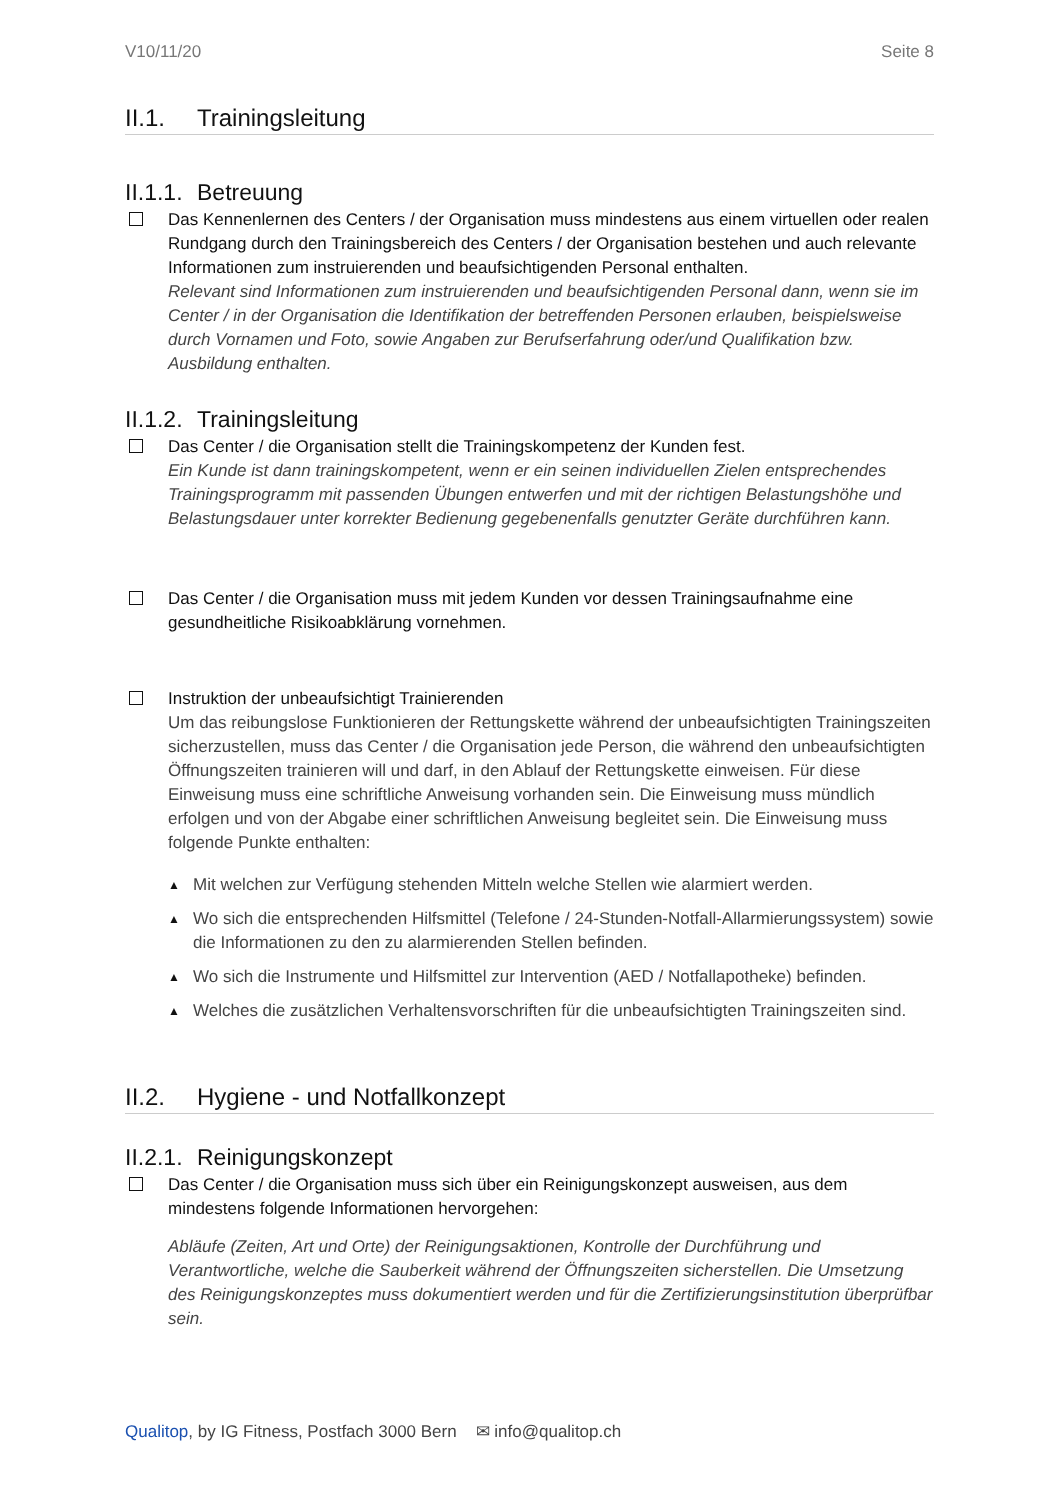V10/11/20 Seite 8
II.1. Trainingsleitung
II.1.1. Betreuung
Das Kennenlernen des Centers / der Organisation muss mindestens aus einem virtuellen oder realen Rundgang durch den Trainingsbereich des Centers / der Organisation bestehen und auch relevante Informationen zum instruierenden und beaufsichtigenden Personal enthalten.
Relevant sind Informationen zum instruierenden und beaufsichtigenden Personal dann, wenn sie im Center / in der Organisation die Identifikation der betreffenden Personen erlauben, beispielsweise durch Vornamen und Foto, sowie Angaben zur Berufserfahrung oder/und Qualifikation bzw. Ausbildung enthalten.
II.1.2. Trainingsleitung
Das Center / die Organisation stellt die Trainingskompetenz der Kunden fest.
Ein Kunde ist dann trainingskompetent, wenn er ein seinen individuellen Zielen entsprechendes Trainingsprogramm mit passenden Übungen entwerfen und mit der richtigen Belastungshöhe und Belastungsdauer unter korrekter Bedienung gegebenenfalls genutzter Geräte durchführen kann.
Das Center / die Organisation muss mit jedem Kunden vor dessen Trainingsaufnahme eine gesundheitliche Risikoabklärung vornehmen.
Instruktion der unbeaufsichtigt Trainierenden
Um das reibungslose Funktionieren der Rettungskette während der unbeaufsichtigten Trainingszeiten sicherzustellen, muss das Center / die Organisation jede Person, die während den unbeaufsichtigten Öffnungszeiten trainieren will und darf, in den Ablauf der Rettungskette einweisen. Für diese Einweisung muss eine schriftliche Anweisung vorhanden sein. Die Einweisung muss mündlich erfolgen und von der Abgabe einer schriftlichen Anweisung begleitet sein. Die Einweisung muss folgende Punkte enthalten:
▲ Mit welchen zur Verfügung stehenden Mitteln welche Stellen wie alarmiert werden.
▲ Wo sich die entsprechenden Hilfsmittel (Telefone / 24-Stunden-Notfall-Allarmierungssystem) sowie die Informationen zu den zu alarmierenden Stellen befinden.
▲ Wo sich die Instrumente und Hilfsmittel zur Intervention (AED / Notfallapotheke) befinden.
▲ Welches die zusätzlichen Verhaltensvorschriften für die unbeaufsichtigten Trainingszeiten sind.
II.2. Hygiene - und Notfallkonzept
II.2.1. Reinigungskonzept
Das Center / die Organisation muss sich über ein Reinigungskonzept ausweisen, aus dem mindestens folgende Informationen hervorgehen:
Abläufe (Zeiten, Art und Orte) der Reinigungsaktionen, Kontrolle der Durchführung und Verantwortliche, welche die Sauberkeit während der Öffnungszeiten sicherstellen. Die Umsetzung des Reinigungskonzeptes muss dokumentiert werden und für die Zertifizierungsinstitution überprüfbar sein.
Qualitop, by IG Fitness, Postfach 3000 Bern ✉ info@qualitop.ch